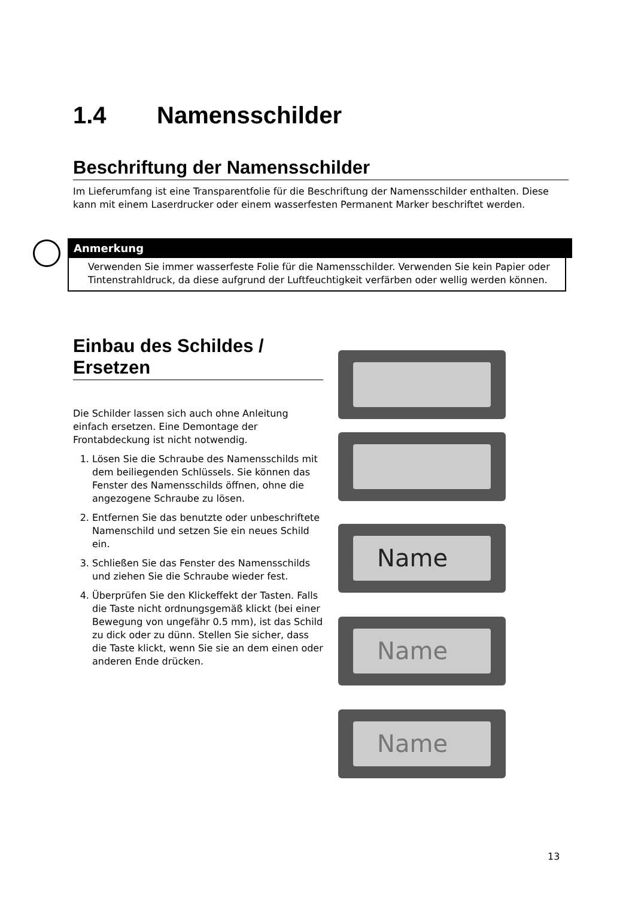1.4 Namensschilder
Beschriftung der Namensschilder
Im Lieferumfang ist eine Transparentfolie für die Beschriftung der Namensschilder enthalten. Diese kann mit einem Laserdrucker oder einem wasserfesten Permanent Marker beschriftet werden.
Anmerkung
Verwenden Sie immer wasserfeste Folie für die Namensschilder. Verwenden Sie kein Papier oder Tintenstrahldruck, da diese aufgrund der Luftfeuchtigkeit verfärben oder wellig werden können.
Einbau des Schildes / Ersetzen
Die Schilder lassen sich auch ohne Anleitung einfach ersetzen. Eine Demontage der Frontabdeckung ist nicht notwendig.
1. Lösen Sie die Schraube des Namensschilds mit dem beiliegenden Schlüssels. Sie können das Fenster des Namensschilds öffnen, ohne die angezogene Schraube zu lösen.
2. Entfernen Sie das benutzte oder unbeschriftete Namenschild und setzen Sie ein neues Schild ein.
3. Schließen Sie das Fenster des Namensschilds und ziehen Sie die Schraube wieder fest.
4. Überprüfen Sie den Klickeffekt der Tasten. Falls die Taste nicht ordnungsgemäß klickt (bei einer Bewegung von ungefähr 0.5 mm), ist das Schild zu dick oder zu dünn. Stellen Sie sicher, dass die Taste klickt, wenn Sie sie an dem einen oder anderen Ende drücken.
Name
Name
Name
13